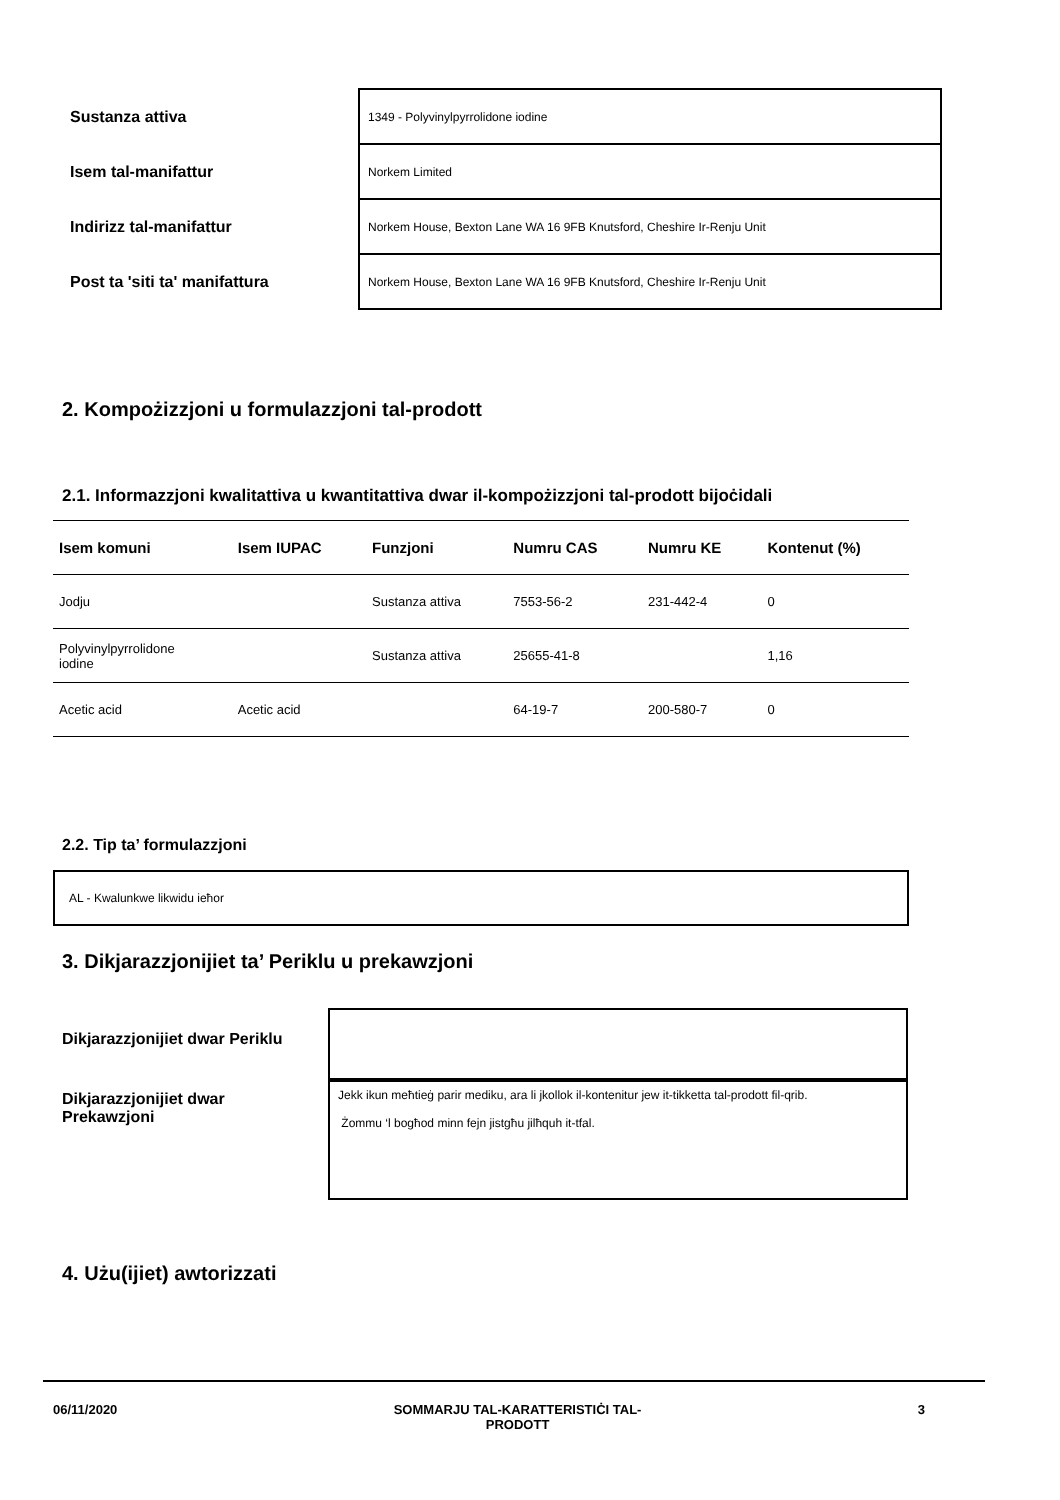| Sustanza attiva | 1349 - Polyvinylpyrrolidone iodine |
| Isem tal-manifattur | Norkem Limited |
| Indirizz tal-manifattur | Norkem House, Bexton Lane WA 16 9FB Knutsford, Cheshire Ir-Renju Unit |
| Post ta 'siti ta' manifattura | Norkem House, Bexton Lane WA 16 9FB Knutsford, Cheshire Ir-Renju Unit |
2. Kompożizzjoni u formulazzjoni tal-prodott
2.1. Informazzjoni kwalitattiva u kwantitattiva dwar il-kompożizzjoni tal-prodott bijoċidali
| Isem komuni | Isem IUPAC | Funzjoni | Numru CAS | Numru KE | Kontenut (%) |
| --- | --- | --- | --- | --- | --- |
| Jodju | | Sustanza attiva | 7553-56-2 | 231-442-4 | 0 |
| Polyvinylpyrrolidone iodine | | Sustanza attiva | 25655-41-8 | | 1,16 |
| Acetic acid | Acetic acid | | 64-19-7 | 200-580-7 | 0 |
2.2. Tip ta’ formulazzjoni
AL - Kwalunkwe likwidu ieħor
3. Dikjarazzjonijiet ta’ Periklu u prekawzjoni
Dikjarazzjonijiet dwar Periklu
Dikjarazzjonijiet dwar
Prekawzjoni
Jekk ikun meħtieġ parir mediku, ara li jkollok il-kontenitur jew it-tikketta tal-prodott fil-qrib.
Żommu ‘l bogħod minn fejn jistgħu jilħquh it-tfal.
4. Użu(ijiet) awtorizzati
06/11/2020 SOMMARJU TAL-KARATTERISTIĊI TAL-
PRODOTT 3